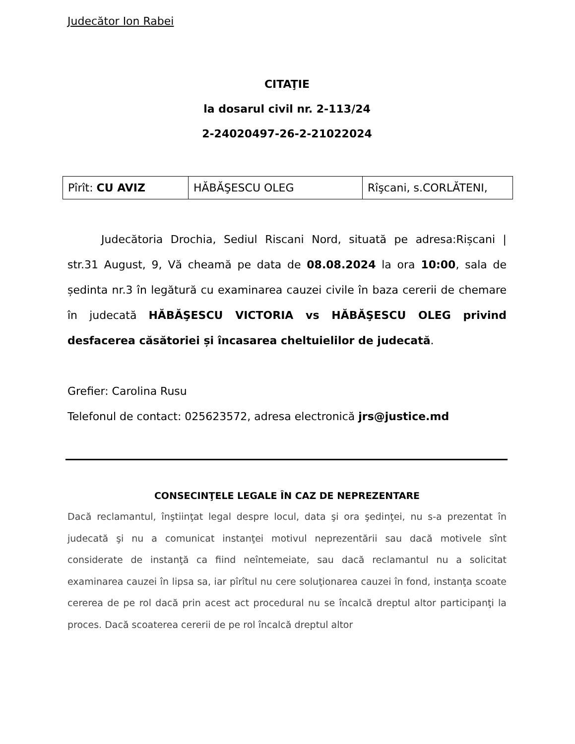Judecător Ion Rabei
CITAŢIE
la dosarul civil nr. 2-113/24
2-24020497-26-2-21022024
| Pîrît: CU AVIZ | HĂBĂŞESCU OLEG | Rîşcani, s.CORLĂTENI, |
Judecătoria Drochia, Sediul Riscani Nord, situată pe adresa:Rișcani | str.31 August, 9, Vă cheamă pe data de 08.08.2024 la ora 10:00, sala de ședinta nr.3 în legătură cu examinarea cauzei civile în baza cererii de chemare în judecată HĂBĂŞESCU VICTORIA vs HĂBĂŞESCU OLEG privind desfacerea căsătoriei și încasarea cheltuielilor de judecată.
Grefier: Carolina Rusu
Telefonul de contact: 025623572, adresa electronică jrs@justice.md
CONSECINŢELE LEGALE ÎN CAZ DE NEPREZENTARE
Dacă reclamantul, înştiinţat legal despre locul, data şi ora şedinţei, nu s-a prezentat în judecată şi nu a comunicat instanţei motivul neprezentării sau dacă motivele sînt considerate de instanţă ca fiind neîntemeiate, sau dacă reclamantul nu a solicitat examinarea cauzei în lipsa sa, iar pîrîtul nu cere soluţionarea cauzei în fond, instanţa scoate cererea de pe rol dacă prin acest act procedural nu se încalcă dreptul altor participanţi la proces. Dacă scoaterea cererii de pe rol încalcă dreptul altor